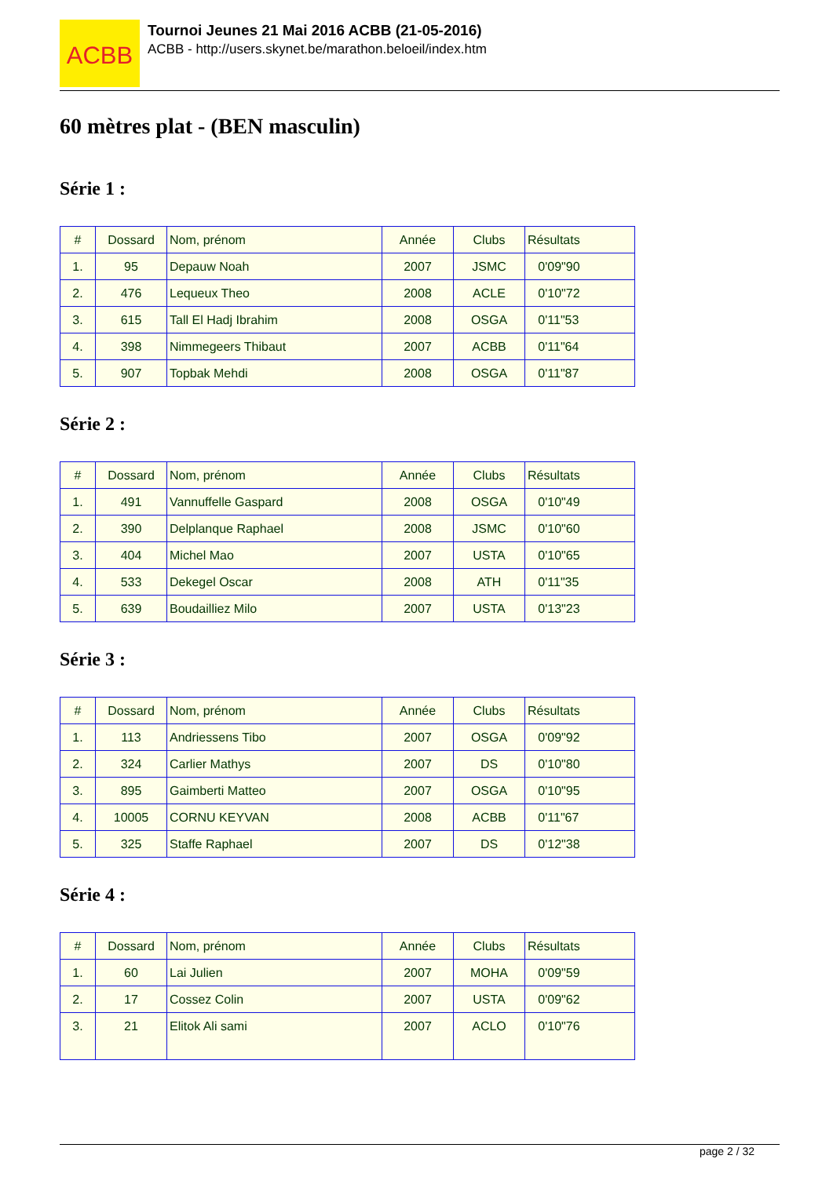ACBB
Tournoi Jeunes 21 Mai 2016 ACBB (21-05-2016)
ACBB - http://users.skynet.be/marathon.beloeil/index.htm
60 mètres plat - (BEN masculin)
Série 1 :
| # | Dossard | Nom, prénom | Année | Clubs | Résultats |
| --- | --- | --- | --- | --- | --- |
| 1. | 95 | Depauw Noah | 2007 | JSMC | 0'09"90 |
| 2. | 476 | Lequeux Theo | 2008 | ACLE | 0'10"72 |
| 3. | 615 | Tall El Hadj Ibrahim | 2008 | OSGA | 0'11"53 |
| 4. | 398 | Nimmegeers Thibaut | 2007 | ACBB | 0'11"64 |
| 5. | 907 | Topbak Mehdi | 2008 | OSGA | 0'11"87 |
Série 2 :
| # | Dossard | Nom, prénom | Année | Clubs | Résultats |
| --- | --- | --- | --- | --- | --- |
| 1. | 491 | Vannuffelle Gaspard | 2008 | OSGA | 0'10"49 |
| 2. | 390 | Delplanque Raphael | 2008 | JSMC | 0'10"60 |
| 3. | 404 | Michel Mao | 2007 | USTA | 0'10"65 |
| 4. | 533 | Dekegel Oscar | 2008 | ATH | 0'11"35 |
| 5. | 639 | Boudailliez Milo | 2007 | USTA | 0'13"23 |
Série 3 :
| # | Dossard | Nom, prénom | Année | Clubs | Résultats |
| --- | --- | --- | --- | --- | --- |
| 1. | 113 | Andriessens Tibo | 2007 | OSGA | 0'09"92 |
| 2. | 324 | Carlier Mathys | 2007 | DS | 0'10"80 |
| 3. | 895 | Gaimberti Matteo | 2007 | OSGA | 0'10"95 |
| 4. | 10005 | CORNU KEYVAN | 2008 | ACBB | 0'11"67 |
| 5. | 325 | Staffe Raphael | 2007 | DS | 0'12"38 |
Série 4 :
| # | Dossard | Nom, prénom | Année | Clubs | Résultats |
| --- | --- | --- | --- | --- | --- |
| 1. | 60 | Lai Julien | 2007 | MOHA | 0'09"59 |
| 2. | 17 | Cossez Colin | 2007 | USTA | 0'09"62 |
| 3. | 21 | Elitok Ali sami | 2007 | ACLO | 0'10"76 |
page 2 / 32